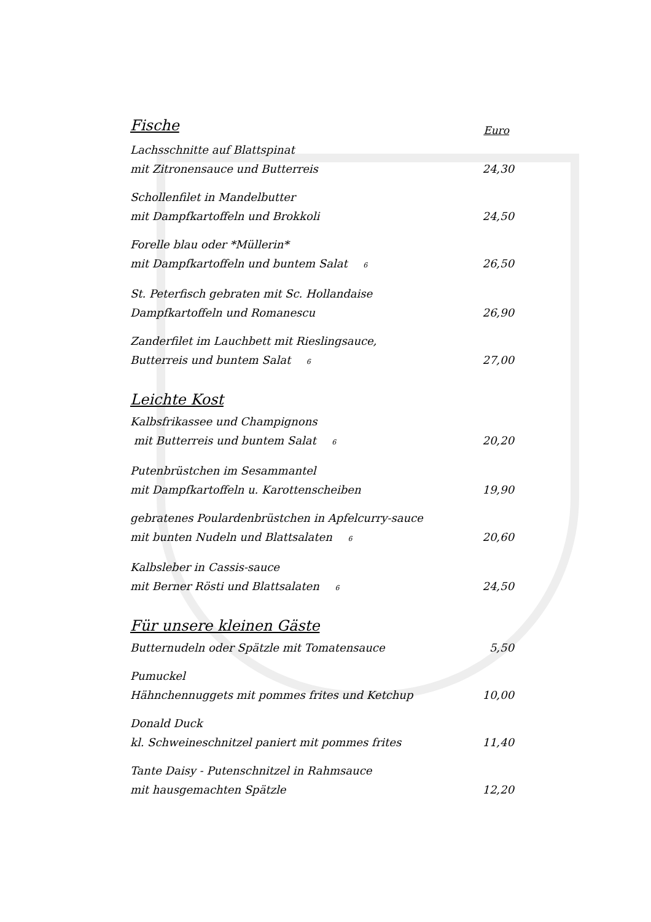Fische Euro
Lachsschnitte auf Blattspinat
mit Zitronensauce und Butterreis 24,30
Schollenfilet in Mandelbutter
mit Dampfkartoffeln und Brokkoli 24,50
Forelle blau oder *Müllerin*
mit Dampfkartoffeln und buntem Salat <sup>6</sup> 26,50
St. Peterfisch gebraten mit Sc. Hollandaise
Dampfkartoffeln und Romanescu 26,90
Zanderfilet im Lauchbett mit Rieslingsauce,
Butterreis und buntem Salat <sup>6</sup> 27,00
Leichte Kost
Kalbsfrikassee und Champignons
mit Butterreis und buntem Salat <sup>6</sup> 20,20
Putenbrüstchen im Sesammantel
mit Dampfkartoffeln u. Karottenscheiben 19,90
gebratenes Poulardenbrüstchen in Apfelcurry-sauce
mit bunten Nudeln und Blattsalaten <sup>6</sup> 20,60
Kalbsleber in Cassis-sauce
mit Berner Rösti und Blattsalaten <sup>6</sup> 24,50
Für unsere kleinen Gäste
Butternudeln oder Spätzle mit Tomatensauce 5,50
Pumuckel
Hähnchennuggets mit pommes frites und Ketchup 10,00
Donald Duck
kl. Schweineschnitzel paniert mit pommes frites 11,40
Tante Daisy - Putenschnitzel in Rahmsauce
mit hausgemachten Spätzle 12,20